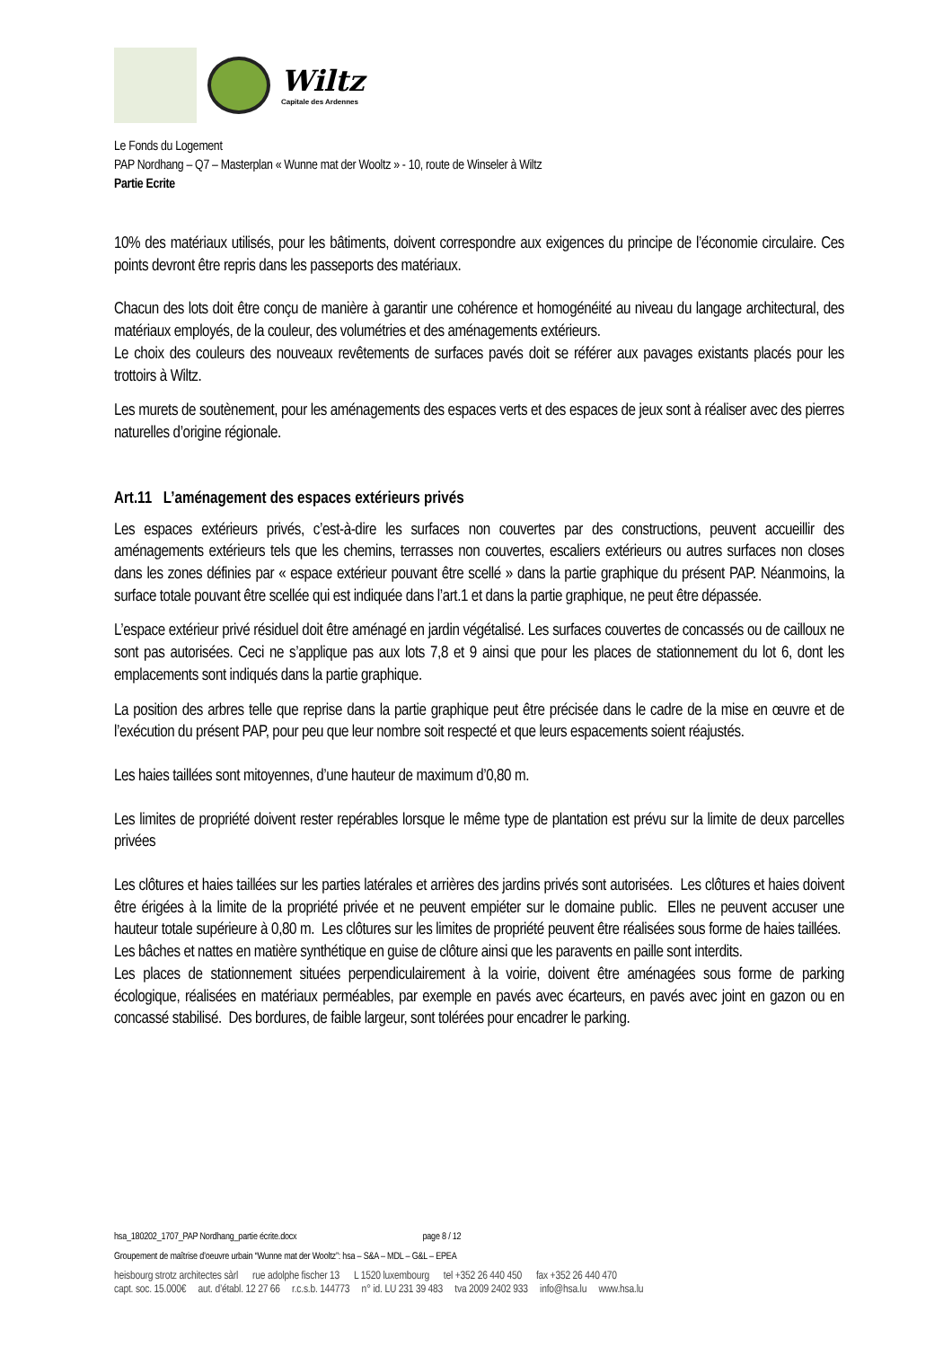Wiltz
Capitale des Ardennes
Le Fonds du Logement
PAP Nordhang – Q7 – Masterplan « Wunne mat der Wooltz » - 10, route de Winseler à Wiltz
Partie Ecrite
10% des matériaux utilisés, pour les bâtiments, doivent correspondre aux exigences du principe de l’économie circulaire. Ces points devront être repris dans les passeports des matériaux.
Chacun des lots doit être conçu de manière à garantir une cohérence et homogénéité au niveau du langage architectural, des matériaux employés, de la couleur, des volumétries et des aménagements extérieurs.
Le choix des couleurs des nouveaux revêtements de surfaces pavés doit se référer aux pavages existants placés pour les trottoirs à Wiltz.
Les murets de soutènement, pour les aménagements des espaces verts et des espaces de jeux sont à réaliser avec des pierres naturelles d’origine régionale.
Art.11 L’aménagement des espaces extérieurs privés
Les espaces extérieurs privés, c’est-à-dire les surfaces non couvertes par des constructions, peuvent accueillir des aménagements extérieurs tels que les chemins, terrasses non couvertes, escaliers extérieurs ou autres surfaces non closes dans les zones définies par « espace extérieur pouvant être scellé » dans la partie graphique du présent PAP. Néanmoins, la surface totale pouvant être scellée qui est indiquée dans l’art.1 et dans la partie graphique, ne peut être dépassée.
L’espace extérieur privé résiduel doit être aménagé en jardin végétalisé. Les surfaces couvertes de concassés ou de cailloux ne sont pas autorisées. Ceci ne s’applique pas aux lots 7,8 et 9 ainsi que pour les places de stationnement du lot 6, dont les emplacements sont indiqués dans la partie graphique.
La position des arbres telle que reprise dans la partie graphique peut être précisée dans le cadre de la mise en œuvre et de l’exécution du présent PAP, pour peu que leur nombre soit respecté et que leurs espacements soient réajustés.
Les haies taillées sont mitoyennes, d’une hauteur de maximum d’0,80 m.
Les limites de propriété doivent rester repérables lorsque le même type de plantation est prévu sur la limite de deux parcelles privées
Les clôtures et haies taillées sur les parties latérales et arrières des jardins privés sont autorisées. Les clôtures et haies doivent être érigées à la limite de la propriété privée et ne peuvent empiéter sur le domaine public. Elles ne peuvent accuser une hauteur totale supérieure à 0,80 m. Les clôtures sur les limites de propriété peuvent être réalisées sous forme de haies taillées. Les bâches et nattes en matière synthétique en guise de clôture ainsi que les paravents en paille sont interdits.
Les places de stationnement situées perpendiculairement à la voirie, doivent être aménagées sous forme de parking écologique, réalisées en matériaux perméables, par exemple en pavés avec écarteurs, en pavés avec joint en gazon ou en concassé stabilisé. Des bordures, de faible largeur, sont tolérées pour encadrer le parking.
hsa_180202_1707_PAP Nordhang_partie écrite.docx page 8 / 12
Groupement de maîtrise d’oeuvre urbain “Wunne mat der Wooltz”: hsa – S&A – MDL – G&L – EPEA
heisbourg strotz architectes sàrl rue adolphe fischer 13 L 1520 luxembourg tel +352 26 440 450 fax +352 26 440 470
capt. soc. 15.000€ aut. d’établ. 12 27 66 r.c.s.b. 144773 n° id. LU 231 39 483 tva 2009 2402 933 info@hsa.lu www.hsa.lu